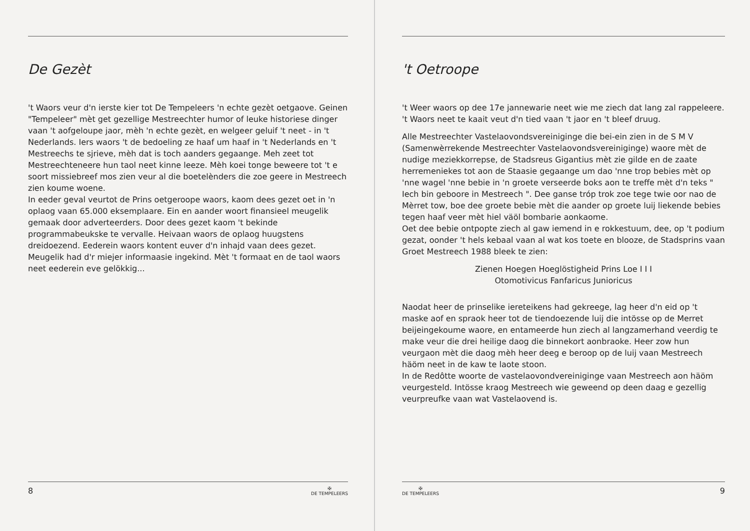De Gezèt
't Waors veur d'n ierste kier tot De Tempeleers 'n echte gezèt oetgaove. Geinen "Tempeleer" mèt get gezellige Mestreechter humor of leuke historiese dinger vaan 't aofgeloupe jaor, mèh 'n echte gezèt, en welgeer geluif 't neet - in 't Nederlands. Iers waors 't de bedoeling ze haaf um haaf in 't Nederlands en 't Mestreechs te sjrieve, mèh dat is toch aanders gegaange. Meh zeet tot Mestreechteneere hun taol neet kinne leeze. Mèh koei tonge beweere tot 't e soort missiebreef mos zien veur al die boetelènders die zoe geere in Mestreech zien koume woene.
In eeder geval veurtot de Prins oetgeroope waors, kaom dees gezet oet in 'n oplaog vaan 65.000 eksemplaare. Ein en aander woort finansieel meugelik gemaak door adverteerders. Door dees gezet kaom 't bekinde programmabeukske te vervalle. Heivaan waors de oplaog huugstens dreidoezend. Eederein waors kontent euver d'n inhajd vaan dees gezet. Meugelik had d'r miejer informaasie ingekind. Mèt 't formaat en de taol waors neet eederein eve gelökkig...
8 ✠
DE TEMPELEERS
't Oetroope
't Weer waors op dee 17e jannewarie neet wie me ziech dat lang zal rappeleere. 't Waors neet te kaait veut d'n tied vaan 't jaor en 't bleef druug.
Alle Mestreechter Vastelaovondsvereiniginge die bei-ein zien in de S M V (Samenwèrrekende Mestreechter Vastelaovondsvereiniginge) waore mèt de nudige meziekkorrepse, de Stadsreus Gigantius mèt zie gilde en de zaate herremeniekes tot aon de Staasie gegaange um dao 'nne trop bebies mèt op 'nne wagel 'nne bebie in 'n groete verseerde boks aon te treffe mèt d'n teks " Iech bin geboore in Mestreech ". Dee ganse tróp trok zoe tege twie oor nao de Mèrret tow, boe dee groete bebie mèt die aander op groete luij liekende bebies tegen haaf veer mèt hiel väöl bombarie aonkaome.
Oet dee bebie ontpopte ziech al gaw iemend in e rokkestuum, dee, op 't podium gezat, oonder 't hels kebaal vaan al wat kos toete en blooze, de Stadsprins vaan Groet Mestreech 1988 bleek te zien:
Zienen Hoegen Hoeglöstigheid Prins Loe I I I
Otomotivicus Fanfaricus Junioricus
Naodat heer de prinselike iereteikens had gekreege, lag heer d'n eid op 't maske aof en spraok heer tot de tiendoezende luij die intösse op de Merret beijeingekoume waore, en entameerde hun ziech al langzamerhand veerdig te make veur die drei heilige daog die binnekort aonbraoke. Heer zow hun veurgaon mèt die daog mèh heer deeg e beroop op de luij vaan Mestreech häöm neet in de kaw te laote stoon.
In de Redôtte woorte de vastelaovondvereiniginge vaan Mestreech aon häöm veurgesteld. Intösse kraog Mestreech wie geweend op deen daag e gezellig veurpreufke vaan wat Vastelaovend is.
✠
DE TEMPELEERS 9